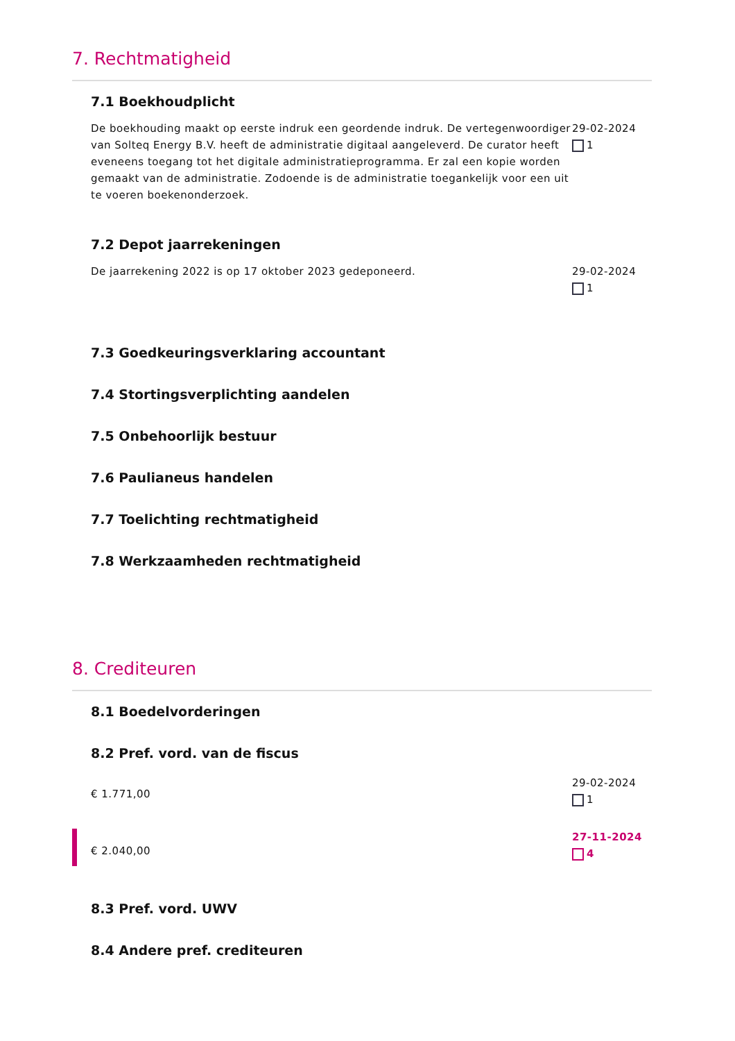7. Rechtmatigheid
7.1 Boekhoudplicht
De boekhouding maakt op eerste indruk een geordende indruk. De vertegenwoordiger van Solteq Energy B.V. heeft de administratie digitaal aangeleverd. De curator heeft eveneens toegang tot het digitale administratieprogramma. Er zal een kopie worden gemaakt van de administratie. Zodoende is de administratie toegankelijk voor een uit te voeren boekenonderzoek.
29-02-2024
1
7.2 Depot jaarrekeningen
De jaarrekening 2022 is op 17 oktober 2023 gedeponeerd.
29-02-2024
1
7.3 Goedkeuringsverklaring accountant
7.4 Stortingsverplichting aandelen
7.5 Onbehoorlijk bestuur
7.6 Paulianeus handelen
7.7 Toelichting rechtmatigheid
7.8 Werkzaamheden rechtmatigheid
8. Crediteuren
8.1 Boedelvorderingen
8.2 Pref. vord. van de fiscus
€ 1.771,00
29-02-2024
1
€ 2.040,00
27-11-2024
4
8.3 Pref. vord. UWV
8.4 Andere pref. crediteuren